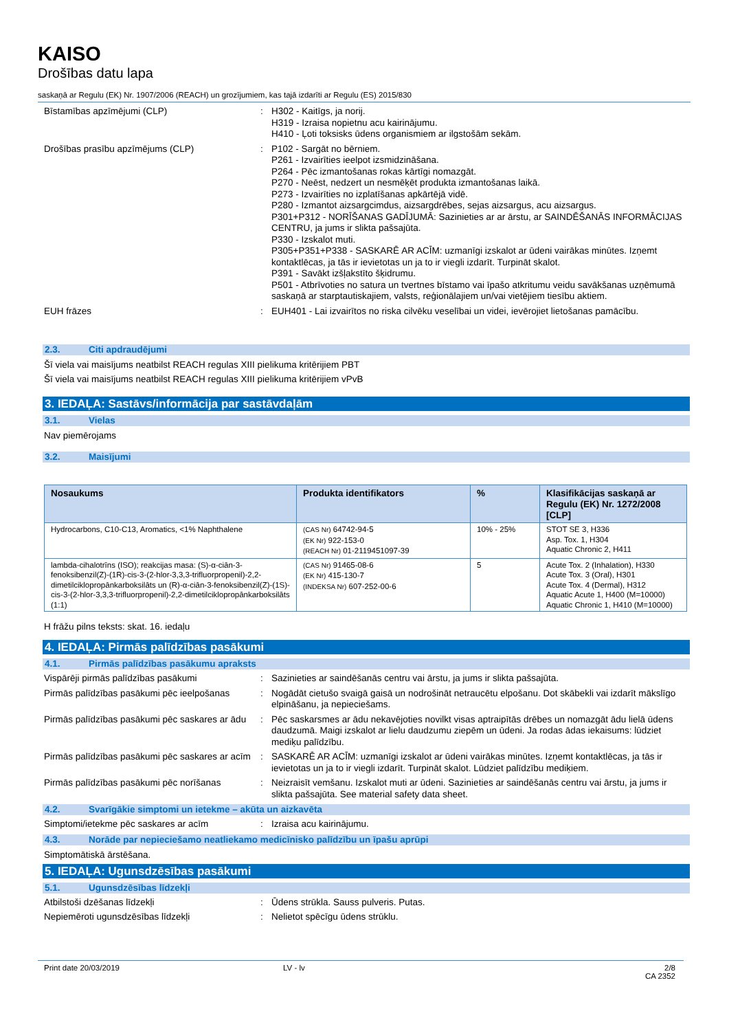KAISO
Drošības datu lapa
saskaņā ar Regulu (EK) Nr. 1907/2006 (REACH) un grozījumiem, kas tajā izdarīti ar Regulu (ES) 2015/830
Bīstamības apzīmējumi (CLP) : H302 - Kaitīgs, ja norij.
H319 - Izraisa nopietnu acu kairinājumu.
H410 - Ļoti toksisks ūdens organismiem ar ilgstošām sekām.
Drošības prasību apzīmējums (CLP) : P102 - Sargāt no bērniem.
P261 - Izvairīties ieelpot izsmidzināšana.
P264 - Pēc izmantošanas rokas kārtīgi nomazgāt.
P270 - Neēst, nedzert un nesmēķēt produkta izmantošanas laikā.
P273 - Izvairīties no izplatīšanas apkārtējā vidē.
P280 - Izmantot aizsargcimdus, aizsargdrēbes, sejas aizsargus, acu aizsargus.
P301+P312 - NORĪŠANAS GADĪJUMĀ: Sazinieties ar ar ārstu, ar SAINDĒŠANĀS INFORMĀCIJAS CENTRU, ja jums ir slikta pašsajūta.
P330 - Izskalot muti.
P305+P351+P338 - SASKARĒ AR ACĪM: uzmanīgi izskalot ar ūdeni vairākas minūtes. Izņemt kontaktlēcas, ja tās ir ievietotas un ja to ir viegli izdarīt. Turpināt skalot.
P391 - Savākt izšļakstīto šķidrumu.
P501 - Atbrīvoties no satura un tvertnes bīstamo vai īpašo atkritumu veidu savākšanas uzņēmumā saskaņā ar starptautiskajiem, valsts, reģionālajiem un/vai vietējiem tiesību aktiem.
EUH frāzes : EUH401 - Lai izvairītos no riska cilvēku veselībai un videi, ievērojiet lietošanas pamācību.
2.3. Citi apdraudējumi
Šī viela vai maisījums neatbilst REACH regulas XIII pielikuma kritērijiem PBT
Šī viela vai maisījums neatbilst REACH regulas XIII pielikuma kritērijiem vPvB
3. IEDAĻA: Sastāvs/informācija par sastāvdaļām
3.1. Vielas
Nav piemērojams
3.2. Maisījumi
| Nosaukums | Produkta identifikators | % | Klasifikācijas saskaņā ar Regulu (EK) Nr. 1272/2008 [CLP] |
| --- | --- | --- | --- |
| Hydrocarbons, C10-C13, Aromatics, <1% Naphthalene | (CAS Nr) 64742-94-5 (EK Nr) 922-153-0 (REACH Nr) 01-2119451097-39 | 10% - 25% | STOT SE 3, H336 Asp. Tox. 1, H304 Aquatic Chronic 2, H411 |
| lambda-cihalotrīns (ISO); reakcijas masa: (S)-α-ciān-3-fenoksibenzil(Z)-(1R)-cis-3-(2-hlor-3,3,3-trifluorpropenil)-2,2-dimetilciklopropānkarboksilāts un (R)-α-ciān-3-fenoksibenzil(Z)-(1S)-cis-3-(2-hlor-3,3,3-trifluorpropenil)-2,2-dimetilciklopropānkarboksilāts (1:1) | (CAS Nr) 91465-08-6 (EK Nr) 415-130-7 (INDEKSA Nr) 607-252-00-6 | 5 | Acute Tox. 2 (Inhalation), H330 Acute Tox. 3 (Oral), H301 Acute Tox. 4 (Dermal), H312 Aquatic Acute 1, H400 (M=10000) Aquatic Chronic 1, H410 (M=10000) |
H frāžu pilns teksts: skat. 16. iedaļu
4. IEDAĻA: Pirmās palīdzības pasākumi
4.1. Pirmās palīdzības pasākumu apraksts
Vispārēji pirmās palīdzības pasākumi : Sazinieties ar saindēšanās centru vai ārstu, ja jums ir slikta pašsajūta.
Pirmās palīdzības pasākumi pēc ieelpošanas
: Nogādāt cietušo svaigā gaisā un nodrošināt netraucētu elpošanu. Dot skābekli vai izdarīt mākslīgo elpināšanu, ja nepieciešams.
Pirmās palīdzības pasākumi pēc saskares ar ādu
: Pēc saskarsmes ar ādu nekavējoties novilkt visas aptraipītās drēbes un nomazgāt ādu lielā ūdens daudzumā. Maigi izskalot ar lielu daudzumu ziepēm un ūdeni. Ja rodas ādas iekaisums: lūdziet mediķu palīdzību.
Pirmās palīdzības pasākumi pēc saskares ar acīm
: SASKARĒ AR ACĪM: uzmanīgi izskalot ar ūdeni vairākas minūtes. Izņemt kontaktlēcas, ja tās ir ievietotas un ja to ir viegli izdarīt. Turpināt skalot. Lūdziet palīdzību mediķiem.
Pirmās palīdzības pasākumi pēc norīšanas
: Neizraisīt vemšanu. Izskalot muti ar ūdeni. Sazinieties ar saindēšanās centru vai ārstu, ja jums ir slikta pašsajūta. See material safety data sheet.
4.2. Svarīgākie simptomi un ietekme – akūta un aizkavēta
Simptomi/ietekme pēc saskares ar acīm : Izraisa acu kairinājumu.
4.3. Norāde par nepieciešamo neatliekamo medicīnisko palīdzību un īpašu aprūpi
Simptomātiskā ārstēšana.
5. IEDAĻA: Ugunsdzēsības pasākumi
5.1. Ugunsdzēsības līdzekļi
Atbilstoši dzēšanas līdzekļi : Ūdens strūkla. Sauss pulveris. Putas.
Nepiemēroti ugunsdzēsības līdzekļi : Nelietot spēcīgu ūdens strūklu.
Print date 20/03/2019 LV - lv 2/8
CA 2352